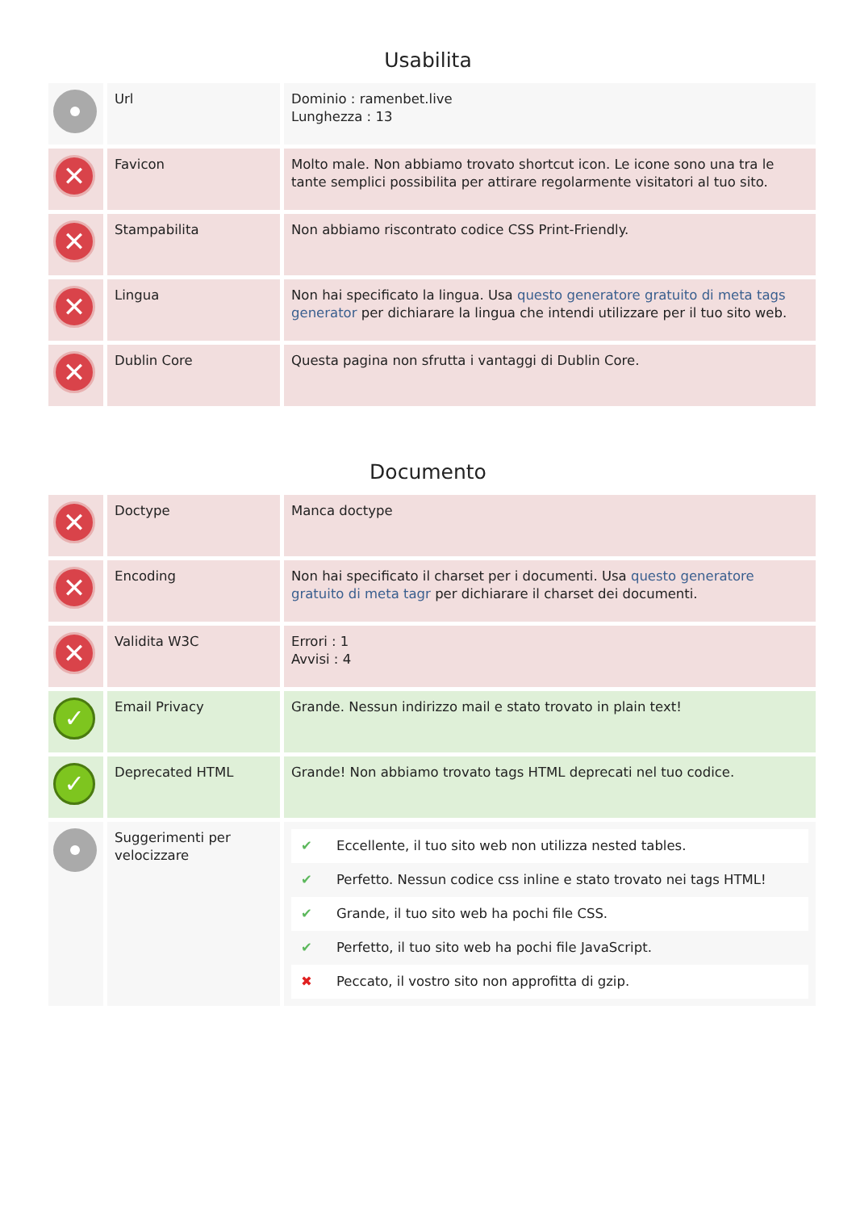Usabilita
| | Url | Dominio : ramenbet.live Lunghezza : 13 |
| ✕ | Favicon | Molto male. Non abbiamo trovato shortcut icon. Le icone sono una tra le tante semplici possibilita per attirare regolarmente visitatori al tuo sito. |
| ✕ | Stampabilita | Non abbiamo riscontrato codice CSS Print-Friendly. |
| ✕ | Lingua | Non hai specificato la lingua. Usa questo generatore gratuito di meta tags generator per dichiarare la lingua che intendi utilizzare per il tuo sito web. |
| ✕ | Dublin Core | Questa pagina non sfrutta i vantaggi di Dublin Core. |
Documento
| ✕ | Doctype | Manca doctype |
| ✕ | Encoding | Non hai specificato il charset per i documenti. Usa questo generatore gratuito di meta tagr per dichiarare il charset dei documenti. |
| ✕ | Validita W3C | Errori : 1 Avvisi : 4 |
| ✓ | Email Privacy | Grande. Nessun indirizzo mail e stato trovato in plain text! |
| ✓ | Deprecated HTML | Grande! Non abbiamo trovato tags HTML deprecati nel tuo codice. |
| | Suggerimenti per velocizzare | / ✔ / Eccellente, il tuo sito web non utilizza nested tables. / / ✔ / Perfetto. Nessun codice css inline e stato trovato nei tags HTML! / / ✔ / Grande, il tuo sito web ha pochi file CSS. / / ✔ / Perfetto, il tuo sito web ha pochi file JavaScript. / / ✖ / Peccato, il vostro sito non approfitta di gzip. / |